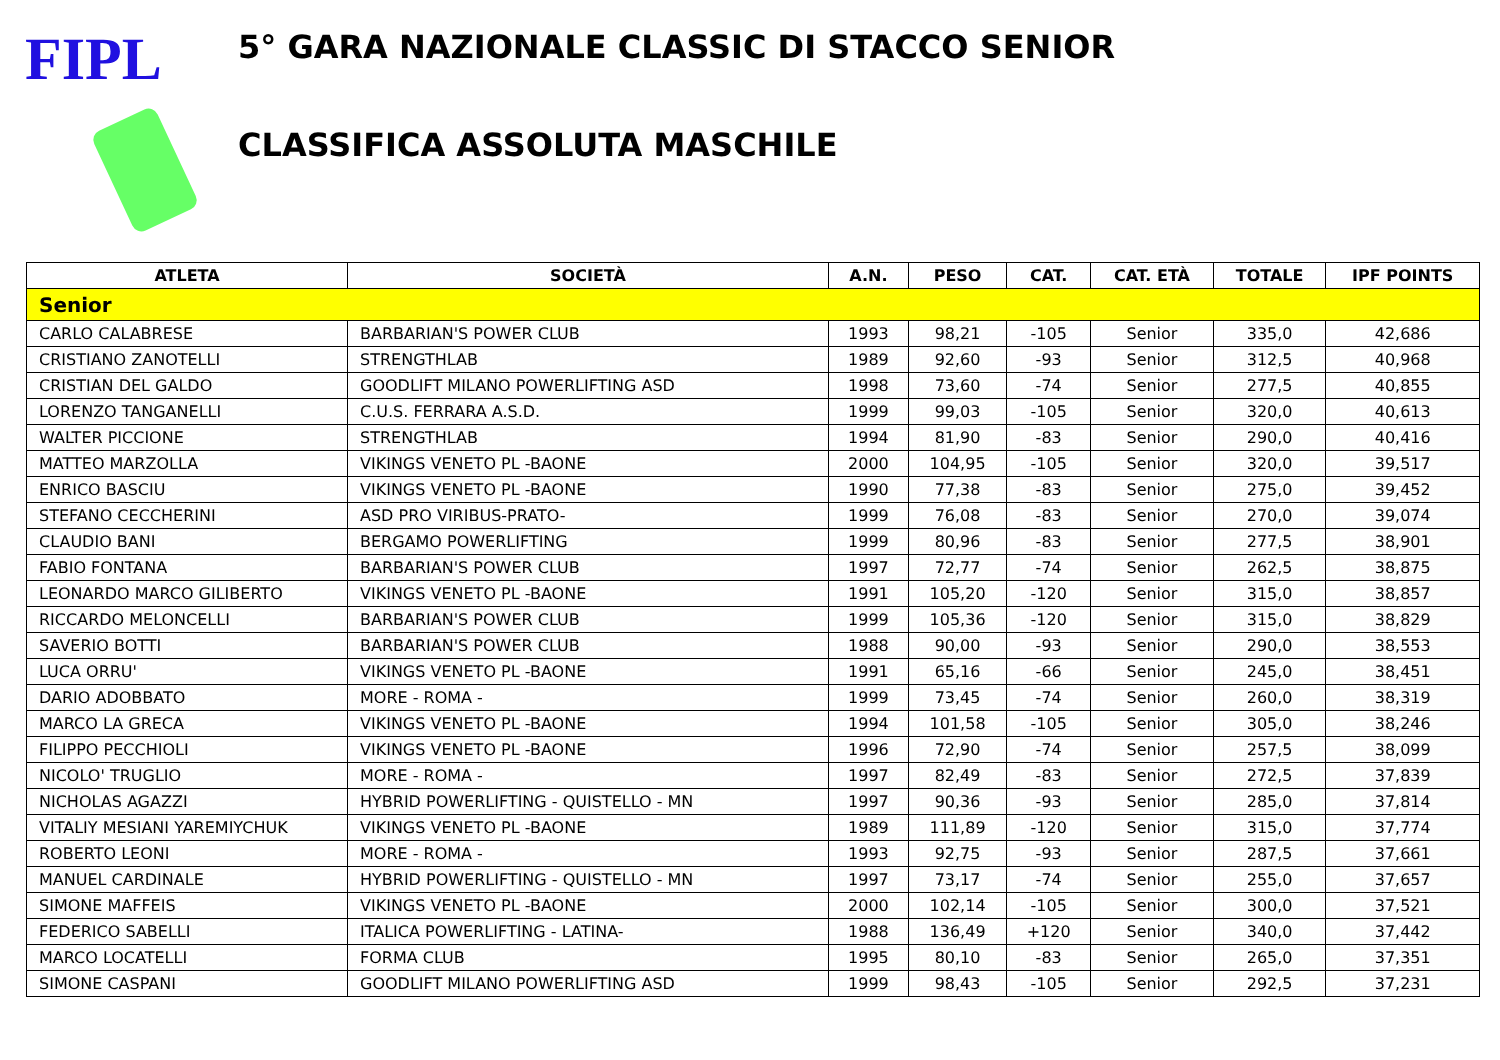FIPL
5° GARA NAZIONALE CLASSIC DI STACCO SENIOR
CLASSIFICA ASSOLUTA MASCHILE
| ATLETA | SOCIETÀ | A.N. | PESO | CAT. | CAT. ETÀ | TOTALE | IPF POINTS |
| --- | --- | --- | --- | --- | --- | --- | --- |
| Senior | | | | | | | |
| CARLO CALABRESE | BARBARIAN'S POWER CLUB | 1993 | 98,21 | -105 | Senior | 335,0 | 42,686 |
| CRISTIANO ZANOTELLI | STRENGTHLAB | 1989 | 92,60 | -93 | Senior | 312,5 | 40,968 |
| CRISTIAN DEL GALDO | GOODLIFT MILANO POWERLIFTING ASD | 1998 | 73,60 | -74 | Senior | 277,5 | 40,855 |
| LORENZO TANGANELLI | C.U.S. FERRARA A.S.D. | 1999 | 99,03 | -105 | Senior | 320,0 | 40,613 |
| WALTER PICCIONE | STRENGTHLAB | 1994 | 81,90 | -83 | Senior | 290,0 | 40,416 |
| MATTEO MARZOLLA | VIKINGS VENETO PL -BAONE | 2000 | 104,95 | -105 | Senior | 320,0 | 39,517 |
| ENRICO BASCIU | VIKINGS VENETO PL -BAONE | 1990 | 77,38 | -83 | Senior | 275,0 | 39,452 |
| STEFANO CECCHERINI | ASD PRO VIRIBUS-PRATO- | 1999 | 76,08 | -83 | Senior | 270,0 | 39,074 |
| CLAUDIO BANI | BERGAMO POWERLIFTING | 1999 | 80,96 | -83 | Senior | 277,5 | 38,901 |
| FABIO FONTANA | BARBARIAN'S POWER CLUB | 1997 | 72,77 | -74 | Senior | 262,5 | 38,875 |
| LEONARDO MARCO GILIBERTO | VIKINGS VENETO PL -BAONE | 1991 | 105,20 | -120 | Senior | 315,0 | 38,857 |
| RICCARDO MELONCELLI | BARBARIAN'S POWER CLUB | 1999 | 105,36 | -120 | Senior | 315,0 | 38,829 |
| SAVERIO BOTTI | BARBARIAN'S POWER CLUB | 1988 | 90,00 | -93 | Senior | 290,0 | 38,553 |
| LUCA ORRU' | VIKINGS VENETO PL -BAONE | 1991 | 65,16 | -66 | Senior | 245,0 | 38,451 |
| DARIO ADOBBATO | MORE - ROMA - | 1999 | 73,45 | -74 | Senior | 260,0 | 38,319 |
| MARCO LA GRECA | VIKINGS VENETO PL -BAONE | 1994 | 101,58 | -105 | Senior | 305,0 | 38,246 |
| FILIPPO PECCHIOLI | VIKINGS VENETO PL -BAONE | 1996 | 72,90 | -74 | Senior | 257,5 | 38,099 |
| NICOLO' TRUGLIO | MORE - ROMA - | 1997 | 82,49 | -83 | Senior | 272,5 | 37,839 |
| NICHOLAS AGAZZI | HYBRID POWERLIFTING - QUISTELLO - MN | 1997 | 90,36 | -93 | Senior | 285,0 | 37,814 |
| VITALIY MESIANI YAREMIYCHUK | VIKINGS VENETO PL -BAONE | 1989 | 111,89 | -120 | Senior | 315,0 | 37,774 |
| ROBERTO LEONI | MORE - ROMA - | 1993 | 92,75 | -93 | Senior | 287,5 | 37,661 |
| MANUEL CARDINALE | HYBRID POWERLIFTING - QUISTELLO - MN | 1997 | 73,17 | -74 | Senior | 255,0 | 37,657 |
| SIMONE MAFFEIS | VIKINGS VENETO PL -BAONE | 2000 | 102,14 | -105 | Senior | 300,0 | 37,521 |
| FEDERICO SABELLI | ITALICA POWERLIFTING - LATINA- | 1988 | 136,49 | +120 | Senior | 340,0 | 37,442 |
| MARCO LOCATELLI | FORMA CLUB | 1995 | 80,10 | -83 | Senior | 265,0 | 37,351 |
| SIMONE CASPANI | GOODLIFT MILANO POWERLIFTING ASD | 1999 | 98,43 | -105 | Senior | 292,5 | 37,231 |